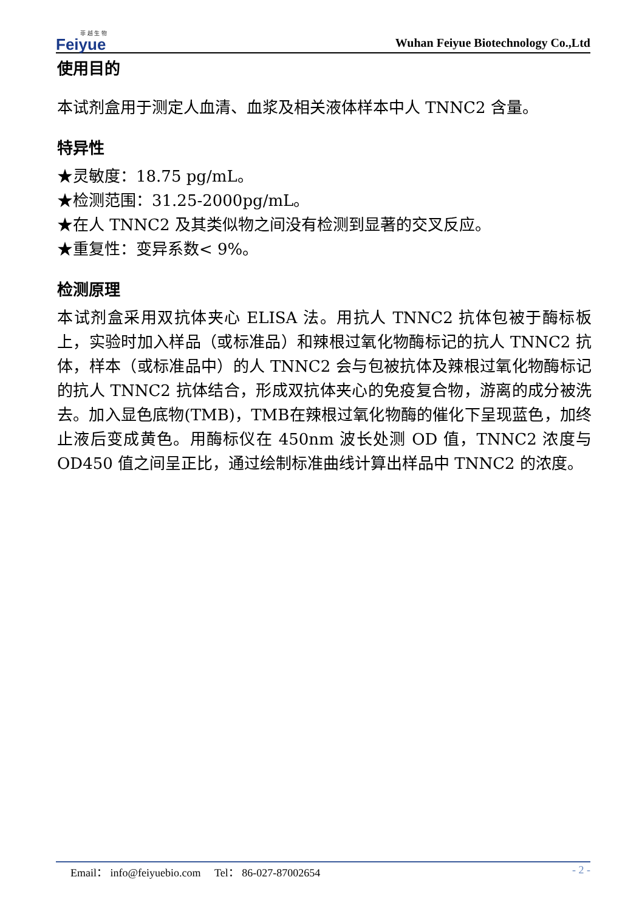菲 越 生 物
Feiyue
Wuhan Feiyue Biotechnology Co.,Ltd
使用目的
本试剂盒用于测定人血清、血浆及相关液体样本中人 TNNC2 含量。
特异性
★灵敏度：18.75 pg/mL。
★检测范围：31.25-2000pg/mL。
★在人 TNNC2 及其类似物之间没有检测到显著的交叉反应。
★重复性：变异系数< 9%。
检测原理
本试剂盒采用双抗体夹心 ELISA 法。用抗人 TNNC2 抗体包被于酶标板上，实验时加入样品（或标准品）和辣根过氧化物酶标记的抗人 TNNC2 抗体，样本（或标准品中）的人 TNNC2 会与包被抗体及辣根过氧化物酶标记的抗人 TNNC2 抗体结合，形成双抗体夹心的免疫复合物，游离的成分被洗去。加入显色底物(TMB)，TMB在辣根过氧化物酶的催化下呈现蓝色，加终止液后变成黄色。用酶标仪在 450nm 波长处测 OD 值，TNNC2 浓度与 OD450 值之间呈正比，通过绘制标准曲线计算出样品中 TNNC2 的浓度。
Email： info@feiyuebio.com Tel： 86-027-87002654
- 2 -